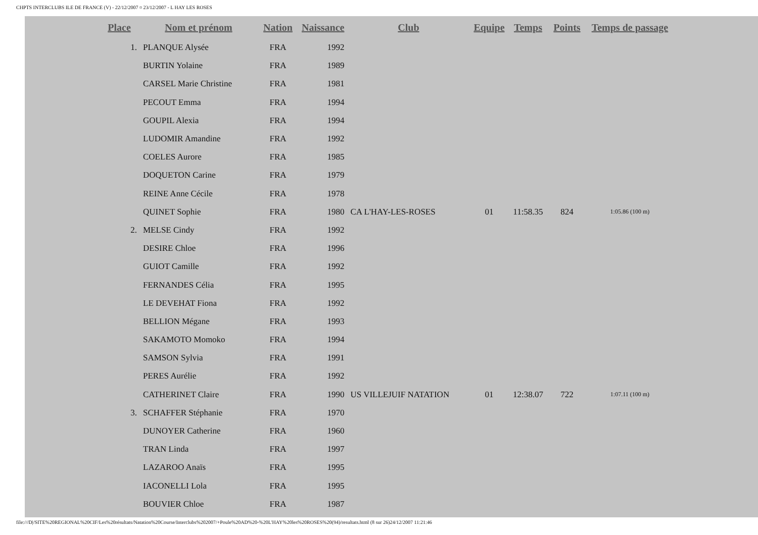CHPTS INTERCLUBS ILE DE FRANCE (V) - 22/12/2007 ¤ 23/12/2007 - L HAY LES ROSES
| Place | Nom et prénom | Nation | Naissance | Club | Equipe | Temps | Points | Temps de passage |
| --- | --- | --- | --- | --- | --- | --- | --- | --- |
| 1. | PLANQUE Alysée | FRA | 1992 | | | | | |
| | BURTIN Yolaine | FRA | 1989 | | | | | |
| | CARSEL Marie Christine | FRA | 1981 | | | | | |
| | PECOUT Emma | FRA | 1994 | | | | | |
| | GOUPIL Alexia | FRA | 1994 | | | | | |
| | LUDOMIR Amandine | FRA | 1992 | | | | | |
| | COELES Aurore | FRA | 1985 | | | | | |
| | DOQUETON Carine | FRA | 1979 | | | | | |
| | REINE Anne Cécile | FRA | 1978 | | | | | |
| | QUINET Sophie | FRA | 1980 | CA L'HAY-LES-ROSES | 01 | 11:58.35 | 824 | 1:05.86 (100 m) |
| 2. | MELSE Cindy | FRA | 1992 | | | | | |
| | DESIRE Chloe | FRA | 1996 | | | | | |
| | GUIOT Camille | FRA | 1992 | | | | | |
| | FERNANDES Célia | FRA | 1995 | | | | | |
| | LE DEVEHAT Fiona | FRA | 1992 | | | | | |
| | BELLION Mégane | FRA | 1993 | | | | | |
| | SAKAMOTO Momoko | FRA | 1994 | | | | | |
| | SAMSON Sylvia | FRA | 1991 | | | | | |
| | PERES Aurélie | FRA | 1992 | | | | | |
| | CATHERINET Claire | FRA | 1990 | US VILLEJUIF NATATION | 01 | 12:38.07 | 722 | 1:07.11 (100 m) |
| 3. | SCHAFFER Stéphanie | FRA | 1970 | | | | | |
| | DUNOYER Catherine | FRA | 1960 | | | | | |
| | TRAN Linda | FRA | 1997 | | | | | |
| | LAZAROO Anaïs | FRA | 1995 | | | | | |
| | IACONELLI Lola | FRA | 1995 | | | | | |
| | BOUVIER Chloe | FRA | 1987 | | | | | |
file:///D|/SITE%20REGIONAL%20CIF/Les%20résultats/Natation%20Course/Interclubs%202007/+Poule%20AD%20-%20L'HAY%20les%20ROSES%20(94)/resultats.html (8 sur 26)24/12/2007 11:21:46